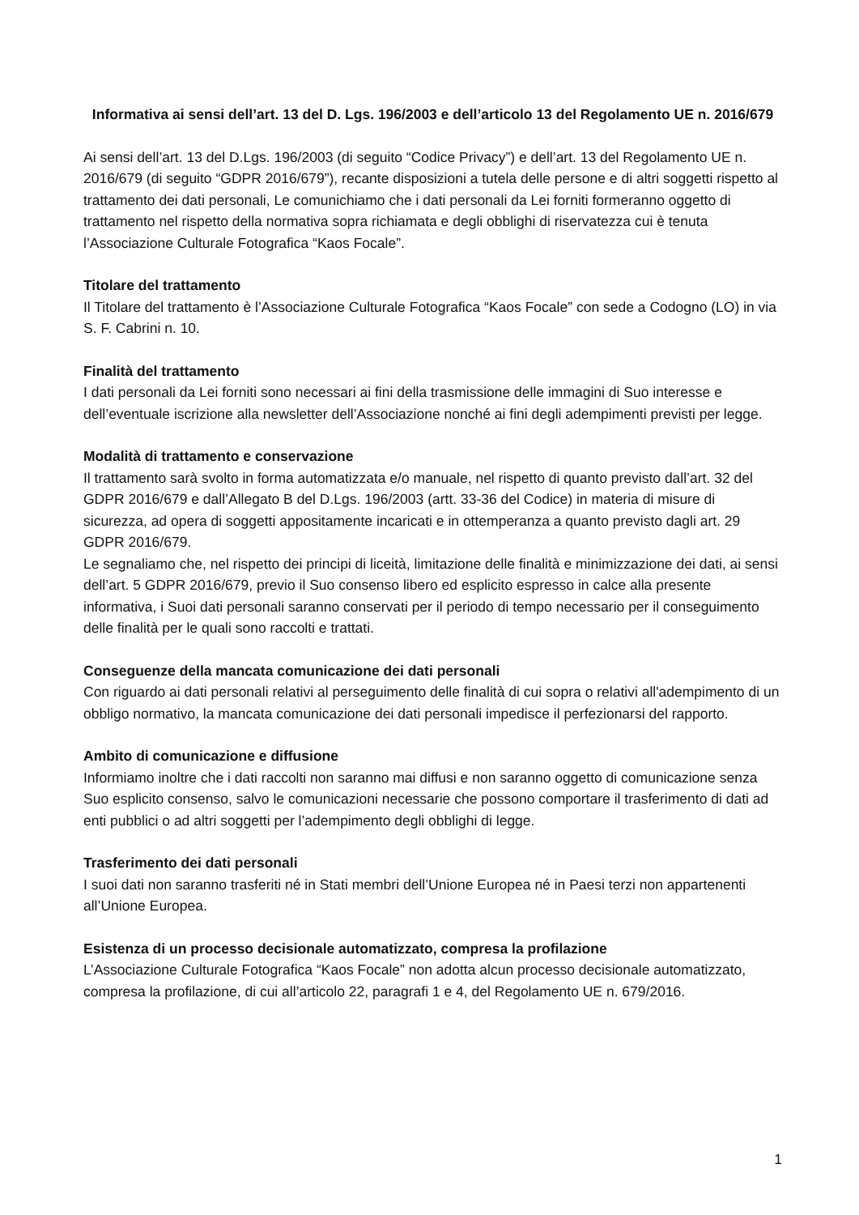Informativa ai sensi dell’art. 13 del D. Lgs. 196/2003 e dell’articolo 13 del Regolamento UE n. 2016/679
Ai sensi dell’art. 13 del D.Lgs. 196/2003 (di seguito “Codice Privacy”) e dell’art. 13 del Regolamento UE n. 2016/679 (di seguito “GDPR 2016/679”), recante disposizioni a tutela delle persone e di altri soggetti rispetto al trattamento dei dati personali, Le comunichiamo che i dati personali da Lei forniti formeranno oggetto di trattamento nel rispetto della normativa sopra richiamata e degli obblighi di riservatezza cui è tenuta l’Associazione Culturale Fotografica “Kaos Focale”.
Titolare del trattamento
Il Titolare del trattamento è l’Associazione Culturale Fotografica “Kaos Focale” con sede a Codogno (LO) in via S. F. Cabrini n. 10.
Finalità del trattamento
I dati personali da Lei forniti sono necessari ai fini della trasmissione delle immagini di Suo interesse e dell’eventuale iscrizione alla newsletter dell’Associazione nonché ai fini degli adempimenti previsti per legge.
Modalità di trattamento e conservazione
Il trattamento sarà svolto in forma automatizzata e/o manuale, nel rispetto di quanto previsto dall’art. 32 del GDPR 2016/679 e dall’Allegato B del D.Lgs. 196/2003 (artt. 33-36 del Codice) in materia di misure di sicurezza, ad opera di soggetti appositamente incaricati e in ottemperanza a quanto previsto dagli art. 29 GDPR 2016/679.
Le segnaliamo che, nel rispetto dei principi di liceità, limitazione delle finalità e minimizzazione dei dati, ai sensi dell’art. 5 GDPR 2016/679, previo il Suo consenso libero ed esplicito espresso in calce alla presente informativa, i Suoi dati personali saranno conservati per il periodo di tempo necessario per il conseguimento delle finalità per le quali sono raccolti e trattati.
Conseguenze della mancata comunicazione dei dati personali
Con riguardo ai dati personali relativi al perseguimento delle finalità di cui sopra o relativi all'adempimento di un obbligo normativo, la mancata comunicazione dei dati personali impedisce il perfezionarsi del rapporto.
Ambito di comunicazione e diffusione
Informiamo inoltre che i dati raccolti non saranno mai diffusi e non saranno oggetto di comunicazione senza Suo esplicito consenso, salvo le comunicazioni necessarie che possono comportare il trasferimento di dati ad enti pubblici o ad altri soggetti per l’adempimento degli obblighi di legge.
Trasferimento dei dati personali
I suoi dati non saranno trasferiti né in Stati membri dell’Unione Europea né in Paesi terzi non appartenenti all’Unione Europea.
Esistenza di un processo decisionale automatizzato, compresa la profilazione
L’Associazione Culturale Fotografica “Kaos Focale” non adotta alcun processo decisionale automatizzato, compresa la profilazione, di cui all’articolo 22, paragrafi 1 e 4, del Regolamento UE n. 679/2016.
1